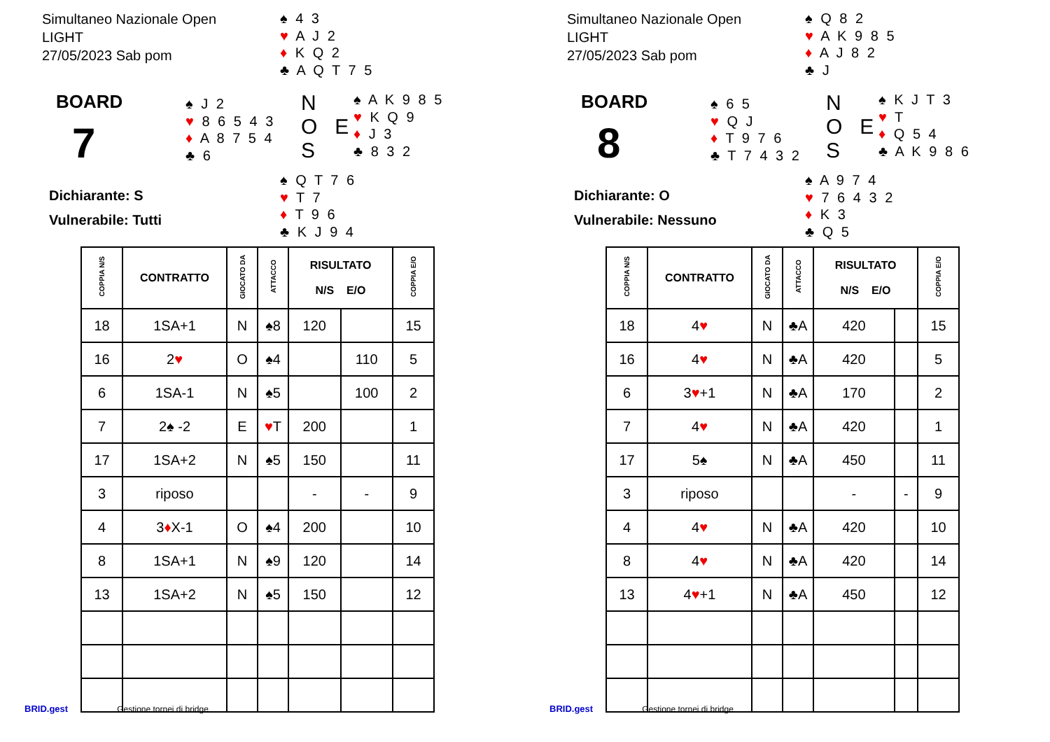Simultaneo Nazionale Open
LIGHT
27/05/2023 Sab pom
♠ 4 3
♥ A J 2
♦ K Q 2
♣ A Q T 7 5
BOARD
7
♠ J 2
♥ 8 6 5 4 3
♦ A 8 7 5 4
♣ 6
N
O E
S
♠ A K 9 8 5
♥ K Q 9
♦ J 3
♣ 8 3 2
♠ Q T 7 6
♥ T 7
♦ T 9 6
♣ K J 9 4
Dichiarante: S
Vulnerabile: Tutti
| COPPIA N/S | CONTRATTO | GIOCATO DA | ATTACCO | RISULTATO N/S E/O | | COPPIA E/O |
| --- | --- | --- | --- | --- | --- | --- |
| 18 | 1SA+1 | N | ♠8 | 120 | | 15 |
| 16 | 2 ♥ | O | ♠4 | | 110 | 5 |
| 6 | 1SA-1 | N | ♠5 | | 100 | 2 |
| 7 | 2♠ -2 | E | ♥ T | 200 | | 1 |
| 17 | 1SA+2 | N | ♠5 | 150 | | 11 |
| 3 | riposo | | | - | - | 9 |
| 4 | 3 ♦ X-1 | O | ♠4 | 200 | | 10 |
| 8 | 1SA+1 | N | ♠9 | 120 | | 14 |
| 13 | 1SA+2 | N | ♠5 | 150 | | 12 |
BRID.gest Gestione tornei di bridge
Simultaneo Nazionale Open
LIGHT
27/05/2023 Sab pom
♠ Q 8 2
♥ A K 9 8 5
♦ A J 8 2
♣ J
BOARD
8
♠ 6 5
♥ Q J
♦ T 9 7 6
♣ T 7 4 3 2
N
O E
S
♠ K J T 3
♥ T
♦ Q 5 4
♣ A K 9 8 6
♠ A 9 7 4
♥ 7 6 4 3 2
♦ K 3
♣ Q 5
Dichiarante: O
Vulnerabile: Nessuno
| COPPIA N/S | CONTRATTO | GIOCATO DA | ATTACCO | RISULTATO N/S E/O | | COPPIA E/O |
| --- | --- | --- | --- | --- | --- | --- |
| 18 | 4 ♥ | N | ♣A | 420 | | 15 |
| 16 | 4 ♥ | N | ♣A | 420 | | 5 |
| 6 | 3 ♥ +1 | N | ♣A | 170 | | 2 |
| 7 | 4 ♥ | N | ♣A | 420 | | 1 |
| 17 | 5♠ | N | ♣A | 450 | | 11 |
| 3 | riposo | | | - | - | 9 |
| 4 | 4 ♥ | N | ♣A | 420 | | 10 |
| 8 | 4 ♥ | N | ♣A | 420 | | 14 |
| 13 | 4 ♥ +1 | N | ♣A | 450 | | 12 |
BRID.gest Gestione tornei di bridge